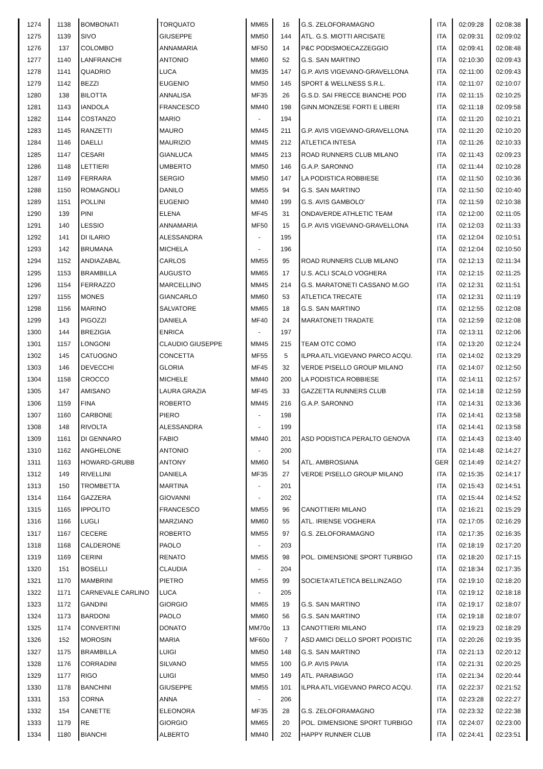| 1274 | 1138 | BOMBONATI | TORQUATO | MM65 | 16 | G.S. ZELOFORAMAGNO | ITA | 02:09:28 | 02:08:38 |
| 1275 | 1139 | SIVO | GIUSEPPE | MM50 | 144 | ATL. G.S. MIOTTI ARCISATE | ITA | 02:09:31 | 02:09:02 |
| 1276 | 137 | COLOMBO | ANNAMARIA | MF50 | 14 | P&C PODISMOECAZZEGGIO | ITA | 02:09:41 | 02:08:48 |
| 1277 | 1140 | LANFRANCHI | ANTONIO | MM60 | 52 | G.S. SAN MARTINO | ITA | 02:10:30 | 02:09:43 |
| 1278 | 1141 | QUADRIO | LUCA | MM35 | 147 | G.P. AVIS VIGEVANO-GRAVELLONA | ITA | 02:11:00 | 02:09:43 |
| 1279 | 1142 | BEZZI | EUGENIO | MM50 | 145 | SPORT & WELLNESS S.R.L. | ITA | 02:11:07 | 02:10:07 |
| 1280 | 138 | BILOTTA | ANNALISA | MF35 | 26 | G.S.D. SAI FRECCE BIANCHE POD | ITA | 02:11:15 | 02:10:25 |
| 1281 | 1143 | IANDOLA | FRANCESCO | MM40 | 198 | GINN.MONZESE FORTI E LIBERI | ITA | 02:11:18 | 02:09:58 |
| 1282 | 1144 | COSTANZO | MARIO | - | 194 | | ITA | 02:11:20 | 02:10:21 |
| 1283 | 1145 | RANZETTI | MAURO | MM45 | 211 | G.P. AVIS VIGEVANO-GRAVELLONA | ITA | 02:11:20 | 02:10:20 |
| 1284 | 1146 | DAELLI | MAURIZIO | MM45 | 212 | ATLETICA INTESA | ITA | 02:11:26 | 02:10:33 |
| 1285 | 1147 | CESARI | GIANLUCA | MM45 | 213 | ROAD RUNNERS CLUB MILANO | ITA | 02:11:43 | 02:09:23 |
| 1286 | 1148 | LETTIERI | UMBERTO | MM50 | 146 | G.A.P. SARONNO | ITA | 02:11:44 | 02:10:28 |
| 1287 | 1149 | FERRARA | SERGIO | MM50 | 147 | LA PODISTICA ROBBIESE | ITA | 02:11:50 | 02:10:36 |
| 1288 | 1150 | ROMAGNOLI | DANILO | MM55 | 94 | G.S. SAN MARTINO | ITA | 02:11:50 | 02:10:40 |
| 1289 | 1151 | POLLINI | EUGENIO | MM40 | 199 | G.S. AVIS GAMBOLO' | ITA | 02:11:59 | 02:10:38 |
| 1290 | 139 | PINI | ELENA | MF45 | 31 | ONDAVERDE ATHLETIC TEAM | ITA | 02:12:00 | 02:11:05 |
| 1291 | 140 | LESSIO | ANNAMARIA | MF50 | 15 | G.P. AVIS VIGEVANO-GRAVELLONA | ITA | 02:12:03 | 02:11:33 |
| 1292 | 141 | DI ILARIO | ALESSANDRA | - | 195 | | ITA | 02:12:04 | 02:10:51 |
| 1293 | 142 | BRUMANA | MICHELA | - | 196 | | ITA | 02:12:04 | 02:10:50 |
| 1294 | 1152 | ANDIAZABAL | CARLOS | MM55 | 95 | ROAD RUNNERS CLUB MILANO | ITA | 02:12:13 | 02:11:34 |
| 1295 | 1153 | BRAMBILLA | AUGUSTO | MM65 | 17 | U.S. ACLI SCALO VOGHERA | ITA | 02:12:15 | 02:11:25 |
| 1296 | 1154 | FERRAZZO | MARCELLINO | MM45 | 214 | G.S. MARATONETI CASSANO M.GO | ITA | 02:12:31 | 02:11:51 |
| 1297 | 1155 | MONES | GIANCARLO | MM60 | 53 | ATLETICA TRECATE | ITA | 02:12:31 | 02:11:19 |
| 1298 | 1156 | MARINO | SALVATORE | MM65 | 18 | G.S. SAN MARTINO | ITA | 02:12:55 | 02:12:08 |
| 1299 | 143 | PIGOZZI | DANIELA | MF40 | 24 | MARATONETI TRADATE | ITA | 02:12:59 | 02:12:08 |
| 1300 | 144 | BREZIGIA | ENRICA | - | 197 | | ITA | 02:13:11 | 02:12:06 |
| 1301 | 1157 | LONGONI | CLAUDIO GIUSEPPE | MM45 | 215 | TEAM OTC COMO | ITA | 02:13:20 | 02:12:24 |
| 1302 | 145 | CATUOGNO | CONCETTA | MF55 | 5 | ILPRA ATL.VIGEVANO PARCO ACQU. | ITA | 02:14:02 | 02:13:29 |
| 1303 | 146 | DEVECCHI | GLORIA | MF45 | 32 | VERDE PISELLO GROUP MILANO | ITA | 02:14:07 | 02:12:50 |
| 1304 | 1158 | CROCCO | MICHELE | MM40 | 200 | LA PODISTICA ROBBIESE | ITA | 02:14:11 | 02:12:57 |
| 1305 | 147 | AMISANO | LAURA GRAZIA | MF45 | 33 | GAZZETTA RUNNERS CLUB | ITA | 02:14:18 | 02:12:59 |
| 1306 | 1159 | FINA | ROBERTO | MM45 | 216 | G.A.P. SARONNO | ITA | 02:14:31 | 02:13:36 |
| 1307 | 1160 | CARBONE | PIERO | - | 198 | | ITA | 02:14:41 | 02:13:58 |
| 1308 | 148 | RIVOLTA | ALESSANDRA | - | 199 | | ITA | 02:14:41 | 02:13:58 |
| 1309 | 1161 | DI GENNARO | FABIO | MM40 | 201 | ASD PODISTICA PERALTO GENOVA | ITA | 02:14:43 | 02:13:40 |
| 1310 | 1162 | ANGHELONE | ANTONIO | - | 200 | | ITA | 02:14:48 | 02:14:27 |
| 1311 | 1163 | HOWARD-GRUBB | ANTONY | MM60 | 54 | ATL. AMBROSIANA | GER | 02:14:49 | 02:14:27 |
| 1312 | 149 | RIVELLINI | DANIELA | MF35 | 27 | VERDE PISELLO GROUP MILANO | ITA | 02:15:35 | 02:14:17 |
| 1313 | 150 | TROMBETTA | MARTINA | - | 201 | | ITA | 02:15:43 | 02:14:51 |
| 1314 | 1164 | GAZZERA | GIOVANNI | - | 202 | | ITA | 02:15:44 | 02:14:52 |
| 1315 | 1165 | IPPOLITO | FRANCESCO | MM55 | 96 | CANOTTIERI MILANO | ITA | 02:16:21 | 02:15:29 |
| 1316 | 1166 | LUGLI | MARZIANO | MM60 | 55 | ATL. IRIENSE VOGHERA | ITA | 02:17:05 | 02:16:29 |
| 1317 | 1167 | CECERE | ROBERTO | MM55 | 97 | G.S. ZELOFORAMAGNO | ITA | 02:17:35 | 02:16:35 |
| 1318 | 1168 | CALDERONE | PAOLO | - | 203 | | ITA | 02:18:19 | 02:17:20 |
| 1319 | 1169 | CERINI | RENATO | MM55 | 98 | POL. DIMENSIONE SPORT TURBIGO | ITA | 02:18:20 | 02:17:15 |
| 1320 | 151 | BOSELLI | CLAUDIA | - | 204 | | ITA | 02:18:34 | 02:17:35 |
| 1321 | 1170 | MAMBRINI | PIETRO | MM55 | 99 | SOCIETA'ATLETICA BELLINZAGO | ITA | 02:19:10 | 02:18:20 |
| 1322 | 1171 | CARNEVALE CARLINO | LUCA | - | 205 | | ITA | 02:19:12 | 02:18:18 |
| 1323 | 1172 | GANDINI | GIORGIO | MM65 | 19 | G.S. SAN MARTINO | ITA | 02:19:17 | 02:18:07 |
| 1324 | 1173 | BARDONI | PAOLO | MM60 | 56 | G.S. SAN MARTINO | ITA | 02:19:18 | 02:18:07 |
| 1325 | 1174 | CONVERTINI | DONATO | MM70o | 13 | CANOTTIERI MILANO | ITA | 02:19:23 | 02:18:29 |
| 1326 | 152 | MOROSIN | MARIA | MF60o | 7 | ASD AMICI DELLO SPORT PODISTIC | ITA | 02:20:26 | 02:19:35 |
| 1327 | 1175 | BRAMBILLA | LUIGI | MM50 | 148 | G.S. SAN MARTINO | ITA | 02:21:13 | 02:20:12 |
| 1328 | 1176 | CORRADINI | SILVANO | MM55 | 100 | G.P. AVIS PAVIA | ITA | 02:21:31 | 02:20:25 |
| 1329 | 1177 | RIGO | LUIGI | MM50 | 149 | ATL. PARABIAGO | ITA | 02:21:34 | 02:20:44 |
| 1330 | 1178 | BANCHINI | GIUSEPPE | MM55 | 101 | ILPRA ATL.VIGEVANO PARCO ACQU. | ITA | 02:22:37 | 02:21:52 |
| 1331 | 153 | CORNA | ANNA | - | 206 | | ITA | 02:23:28 | 02:22:27 |
| 1332 | 154 | CANETTE | ELEONORA | MF35 | 28 | G.S. ZELOFORAMAGNO | ITA | 02:23:32 | 02:22:38 |
| 1333 | 1179 | RE | GIORGIO | MM65 | 20 | POL. DIMENSIONE SPORT TURBIGO | ITA | 02:24:07 | 02:23:00 |
| 1334 | 1180 | BIANCHI | ALBERTO | MM40 | 202 | HAPPY RUNNER CLUB | ITA | 02:24:41 | 02:23:51 |